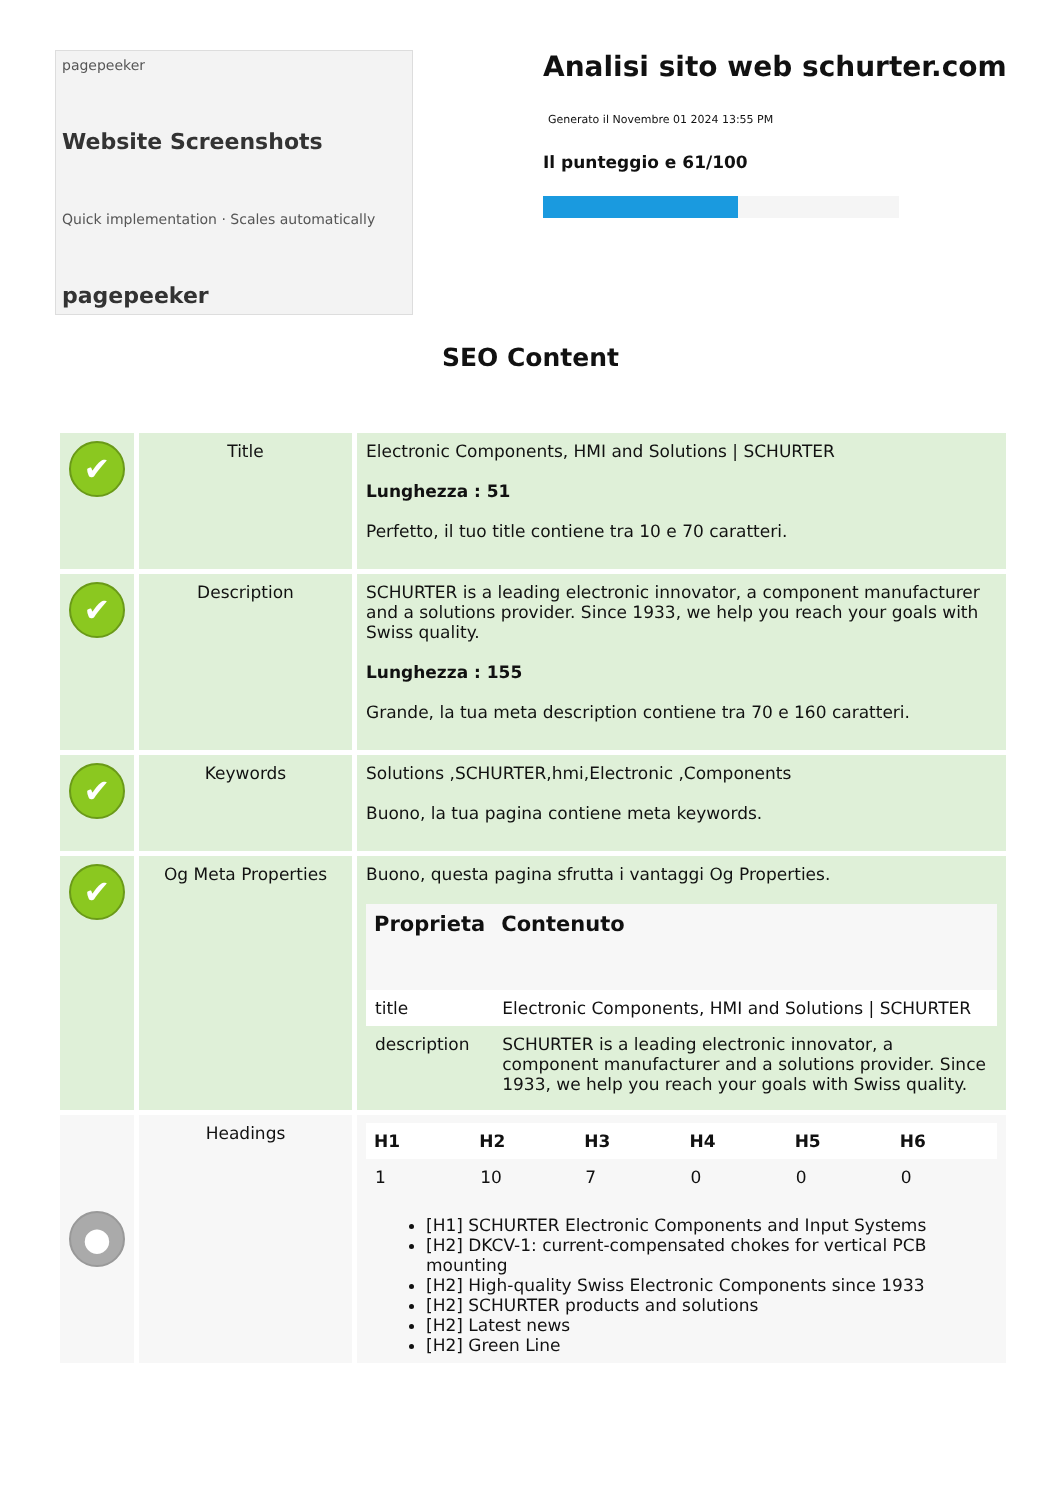pagepeeker
Website Screenshots
Quick implementation · Scales automatically
pagepeeker
Analisi sito web schurter.com
Generato il Novembre 01 2024 13:55 PM
Il punteggio e 61/100
SEO Content
| ✔ | Title | Electronic Components, HMI and Solutions / SCHURTER Lunghezza : 51 Perfetto, il tuo title contiene tra 10 e 70 caratteri. |
| ✔ | Description | SCHURTER is a leading electronic innovator, a component manufacturer and a solutions provider. Since 1933, we help you reach your goals with Swiss quality. Lunghezza : 155 Grande, la tua meta description contiene tra 70 e 160 caratteri. |
| ✔ | Keywords | Solutions ,SCHURTER,hmi,Electronic ,Components Buono, la tua pagina contiene meta keywords. |
| ✔ | Og Meta Properties | Buono, questa pagina sfrutta i vantaggi Og Properties. / Proprieta / Contenuto / / --- / --- / / title / Electronic Components, HMI and Solutions / SCHURTER / / description / SCHURTER is a leading electronic innovator, a component manufacturer and a solutions provider. Since 1933, we help you reach your goals with Swiss quality. / |
| ● | Headings | / H1 / H2 / H3 / H4 / H5 / H6 / / --- / --- / --- / --- / --- / --- / / 1 / 10 / 7 / 0 / 0 / 0 / [H1] SCHURTER Electronic Components and Input Systems [H2] DKCV-1: current-compensated chokes for vertical PCB mounting [H2] High-quality Swiss Electronic Components since 1933 [H2] SCHURTER products and solutions [H2] Latest news [H2] Green Line |